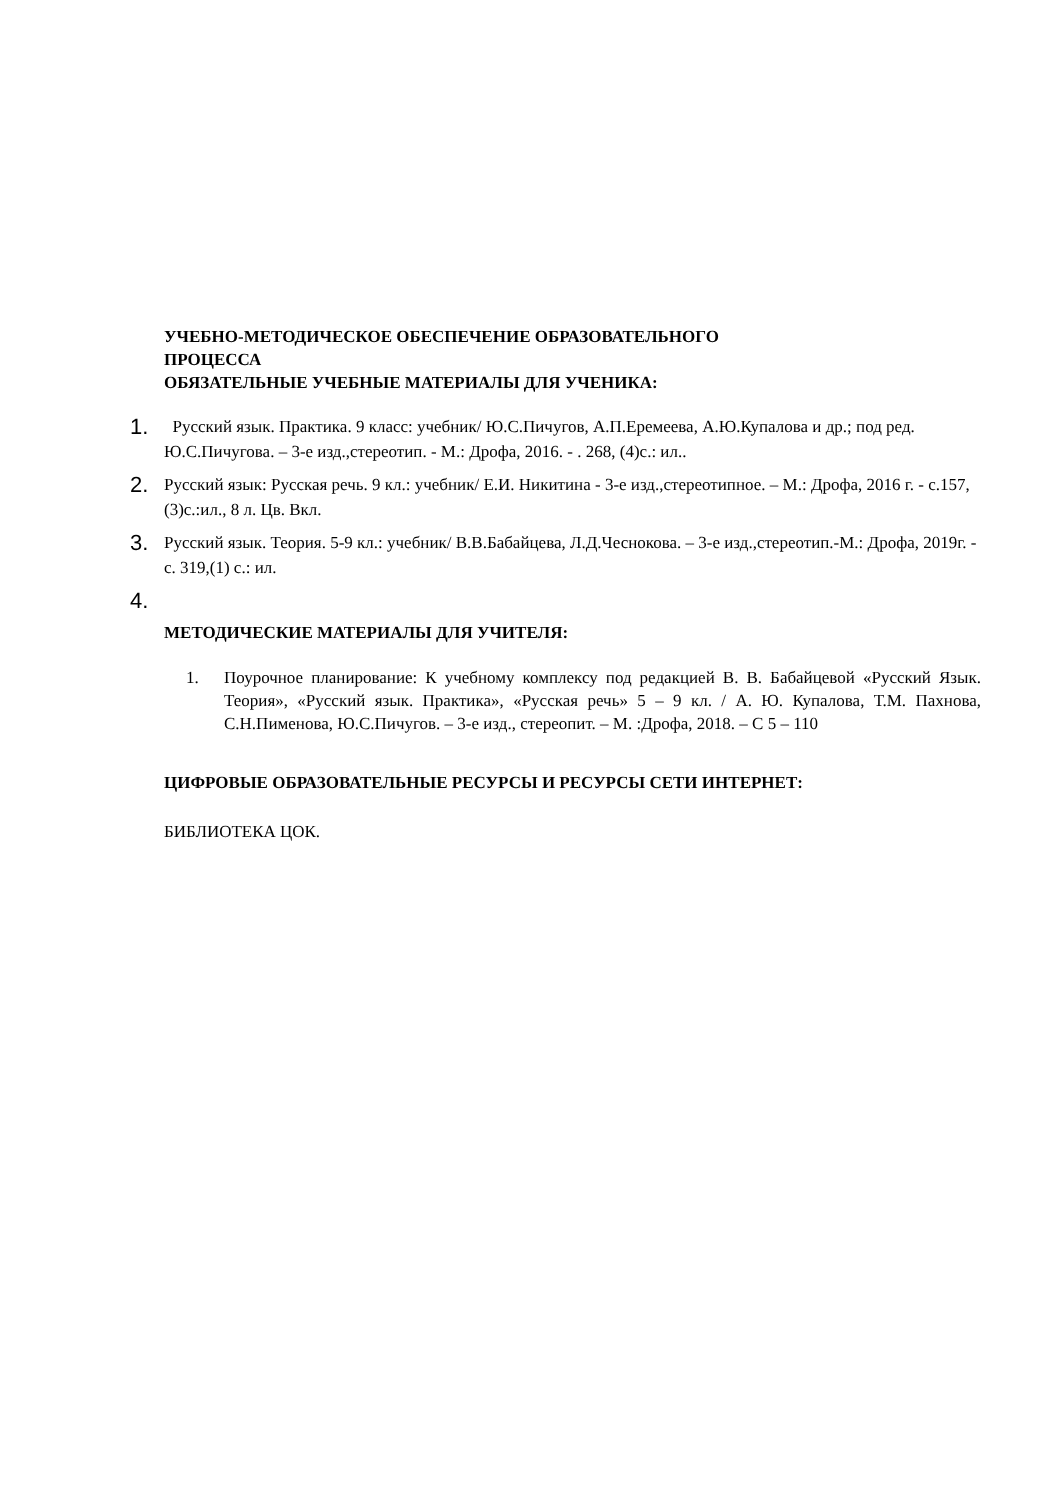УЧЕБНО-МЕТОДИЧЕСКОЕ ОБЕСПЕЧЕНИЕ ОБРАЗОВАТЕЛЬНОГО
ПРОЦЕССА
ОБЯЗАТЕЛЬНЫЕ УЧЕБНЫЕ МАТЕРИАЛЫ ДЛЯ УЧЕНИКА:
1. Русский язык. Практика. 9 класс: учебник/ Ю.С.Пичугов, А.П.Еремеева, А.Ю.Купалова и др.; под ред. Ю.С.Пичугова. – 3-е изд.,стереотип. - М.: Дрофа, 2016. - . 268, (4)с.: ил..
2. Русский язык: Русская речь. 9 кл.: учебник/ Е.И. Никитина - 3-е изд.,стереотипное. – М.: Дрофа, 2016 г. - с.157, (3)с.:ил., 8 л. Цв. Вкл.
3. Русский язык. Теория. 5-9 кл.: учебник/ В.В.Бабайцева, Л.Д.Чеснокова. – 3-е изд.,стереотип.-М.: Дрофа, 2019г. - с. 319,(1) с.: ил.
4.
МЕТОДИЧЕСКИЕ МАТЕРИАЛЫ ДЛЯ УЧИТЕЛЯ:
1. Поурочное планирование: К учебному комплексу под редакцией В. В. Бабайцевой «Русский Язык. Теория», «Русский язык. Практика», «Русская речь» 5 – 9 кл. / А. Ю. Купалова, Т.М. Пахнова, С.Н.Пименова, Ю.С.Пичугов. – 3-е изд., стереопит. – М. :Дрофа, 2018. – С 5 – 110
ЦИФРОВЫЕ ОБРАЗОВАТЕЛЬНЫЕ РЕСУРСЫ И РЕСУРСЫ СЕТИ ИНТЕРНЕТ:
БИБЛИОТЕКА ЦОК.